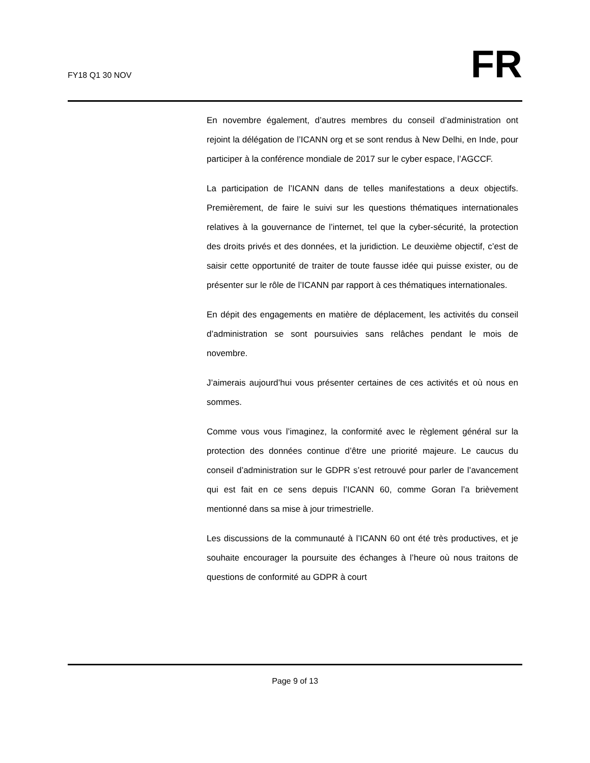FY18 Q1 30 NOV
FR
En novembre également, d’autres membres du conseil d’administration ont rejoint la délégation de l’ICANN org et se sont rendus à New Delhi, en Inde, pour participer à la conférence mondiale de 2017 sur le cyber espace, l’AGCCF.
La participation de l’ICANN dans de telles manifestations a deux objectifs. Premièrement, de faire le suivi sur les questions thématiques internationales relatives à la gouvernance de l’internet, tel que la cyber-sécurité, la protection des droits privés et des données, et la juridiction. Le deuxième objectif, c’est de saisir cette opportunité de traiter de toute fausse idée qui puisse exister, ou de présenter sur le rôle de l’ICANN par rapport à ces thématiques internationales.
En dépit des engagements en matière de déplacement, les activités du conseil d’administration se sont poursuivies sans relâches pendant le mois de novembre.
J’aimerais aujourd’hui vous présenter certaines de ces activités et où nous en sommes.
Comme vous vous l’imaginez, la conformité avec le règlement général sur la protection des données continue d’être une priorité majeure. Le caucus du conseil d’administration sur le GDPR s’est retrouvé pour parler de l’avancement qui est fait en ce sens depuis l’ICANN 60, comme Goran l’a brièvement mentionné dans sa mise à jour trimestrielle.
Les discussions de la communauté à l’ICANN 60 ont été très productives, et je souhaite encourager la poursuite des échanges à l’heure où nous traitons de questions de conformité au GDPR à court
Page 9 of 13